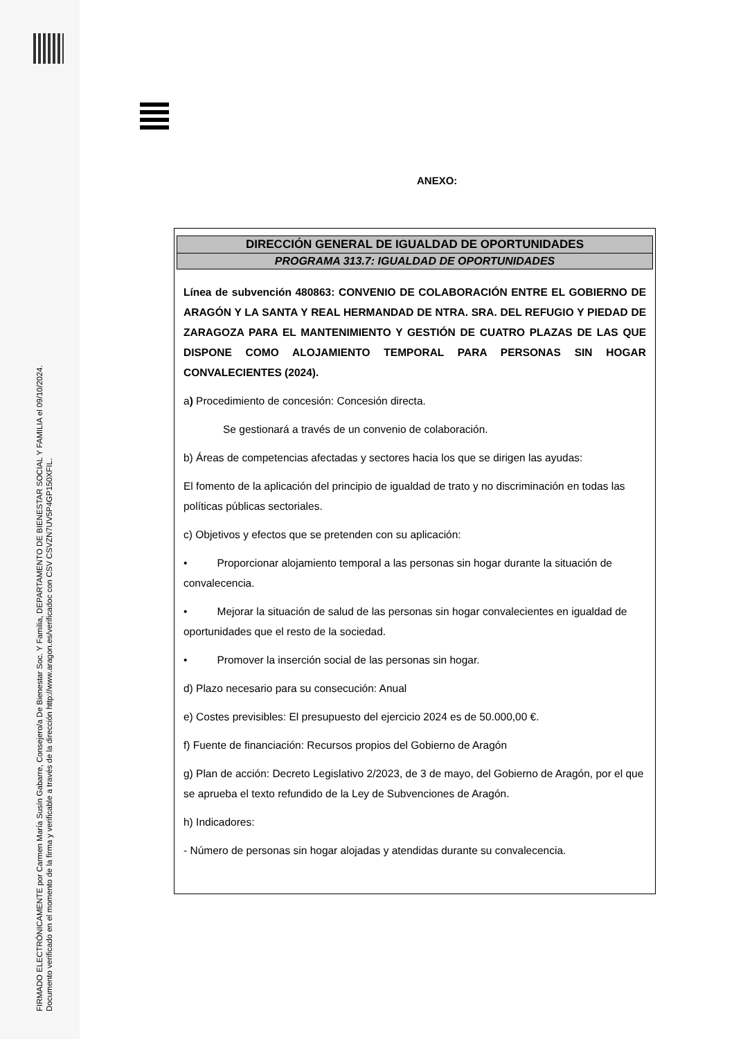FIRMADO ELECTRÓNICAMENTE por Carmen María Susín Gabarre, Consejero/a De Bienestar Soc. Y Familia, DEPARTAMENTO DE BIENESTAR SOCIAL Y FAMILIA el 09/10/2024.
Documento verificado en el momento de la firma y verificable a través de la dirección http://www.aragon.es/verificadoc con CSV CSVZN7UV5P4GP150XFIL.
ANEXO:
DIRECCIÓN GENERAL DE IGUALDAD DE OPORTUNIDADES
PROGRAMA 313.7: IGUALDAD DE OPORTUNIDADES
Línea de subvención 480863: CONVENIO DE COLABORACIÓN ENTRE EL GOBIERNO DE ARAGÓN Y LA SANTA Y REAL HERMANDAD DE NTRA. SRA. DEL REFUGIO Y PIEDAD DE ZARAGOZA PARA EL MANTENIMIENTO Y GESTIÓN DE CUATRO PLAZAS DE LAS QUE DISPONE COMO ALOJAMIENTO TEMPORAL PARA PERSONAS SIN HOGAR CONVALECIENTES (2024).
a) Procedimiento de concesión: Concesión directa.
Se gestionará a través de un convenio de colaboración.
b) Áreas de competencias afectadas y sectores hacia los que se dirigen las ayudas:
El fomento de la aplicación del principio de igualdad de trato y no discriminación en todas las políticas públicas sectoriales.
c) Objetivos y efectos que se pretenden con su aplicación:
• Proporcionar alojamiento temporal a las personas sin hogar durante la situación de convalecencia.
• Mejorar la situación de salud de las personas sin hogar convalecientes en igualdad de oportunidades que el resto de la sociedad.
• Promover la inserción social de las personas sin hogar.
d) Plazo necesario para su consecución: Anual
e) Costes previsibles: El presupuesto del ejercicio 2024 es de 50.000,00 €.
f) Fuente de financiación: Recursos propios del Gobierno de Aragón
g) Plan de acción: Decreto Legislativo 2/2023, de 3 de mayo, del Gobierno de Aragón, por el que se aprueba el texto refundido de la Ley de Subvenciones de Aragón.
h) Indicadores:
- Número de personas sin hogar alojadas y atendidas durante su convalecencia.